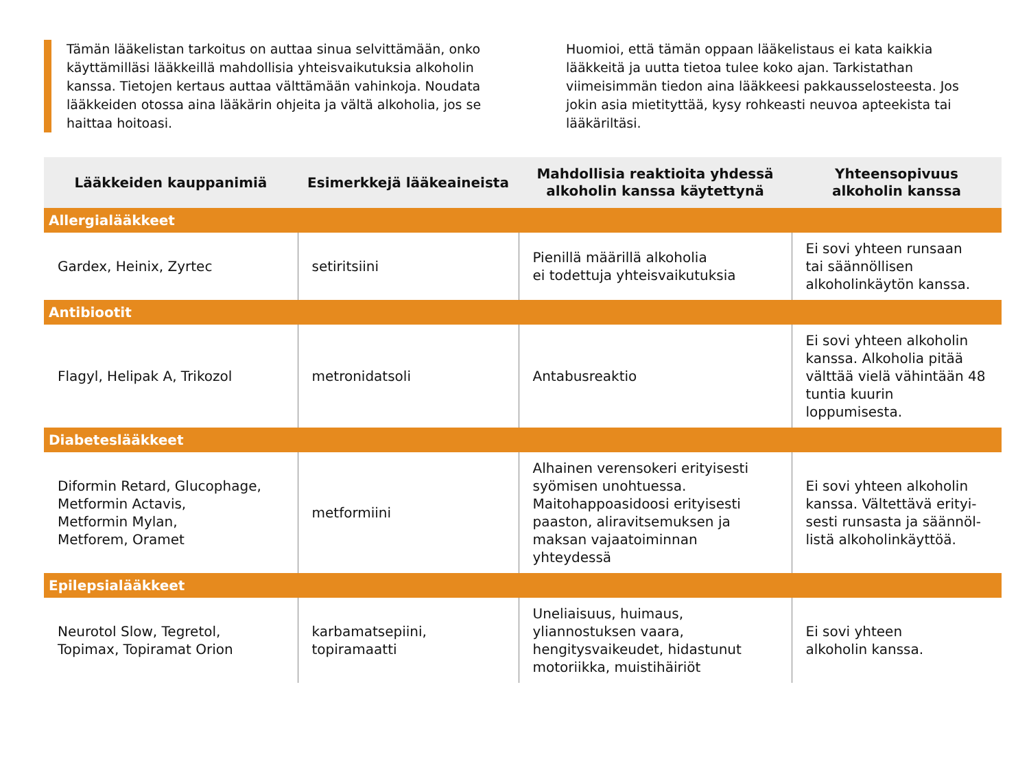Tämän lääkelistan tarkoitus on auttaa sinua selvittämään, onko käyttämilläsi lääkkeillä mahdollisia yhteisvaikutuksia alkoholin kanssa. Tietojen kertaus auttaa välttämään vahinkoja. Noudata lääkkeiden otossa aina lääkärin ohjeita ja vältä alkoholia, jos se haittaa hoitoasi.
Huomioi, että tämän oppaan lääkelistaus ei kata kaikkia lääkkeitä ja uutta tietoa tulee koko ajan. Tarkistathan viimeisimmän tiedon aina lääkkeesi pakkausselosteesta. Jos jokin asia mietityttää, kysy rohkeasti neuvoa apteekista tai lääkäriltäsi.
| Lääkkeiden kauppanimiä | Esimerkkejä lääkeaineista | Mahdollisia reaktioita yhdessä alkoholin kanssa käytettynä | Yhteensopivuus alkoholin kanssa |
| --- | --- | --- | --- |
| Allergialääkkeet | | | |
| Gardex, Heinix, Zyrtec | setiritsiini | Pienillä määrillä alkoholia ei todettuja yhteisvaikutuksia | Ei sovi yhteen runsaan tai säännöllisen alkoholinkäytön kanssa. |
| Antibiootit | | | |
| Flagyl, Helipak A, Trikozol | metronidatsoli | Antabusreaktio | Ei sovi yhteen alkoholin kanssa. Alkoholia pitää välttää vielä vähintään 48 tuntia kuurin loppumisesta. |
| Diabeteslääkkeet | | | |
| Diformin Retard, Glucophage, Metformin Actavis, Metformin Mylan, Metforem, Oramet | metformiini | Alhainen verensokeri erityisesti syömisen unohtuessa. Maitohappoasidoosi erityisesti paaston, aliravitsemuksen ja maksan vajaatoiminnan yhteydessä | Ei sovi yhteen alkoholin kanssa. Vältettävä erityi- sesti runsasta ja säännöl- listä alkoholinkäyttöä. |
| Epilepsialääkkeet | | | |
| Neurotol Slow, Tegretol, Topimax, Topiramat Orion | karbamatsepiini, topiramaatti | Uneliaisuus, huimaus, yliannostuksen vaara, hengitysvaikeudet, hidastunut motoriikka, muistihäiriöt | Ei sovi yhteen alkoholin kanssa. |